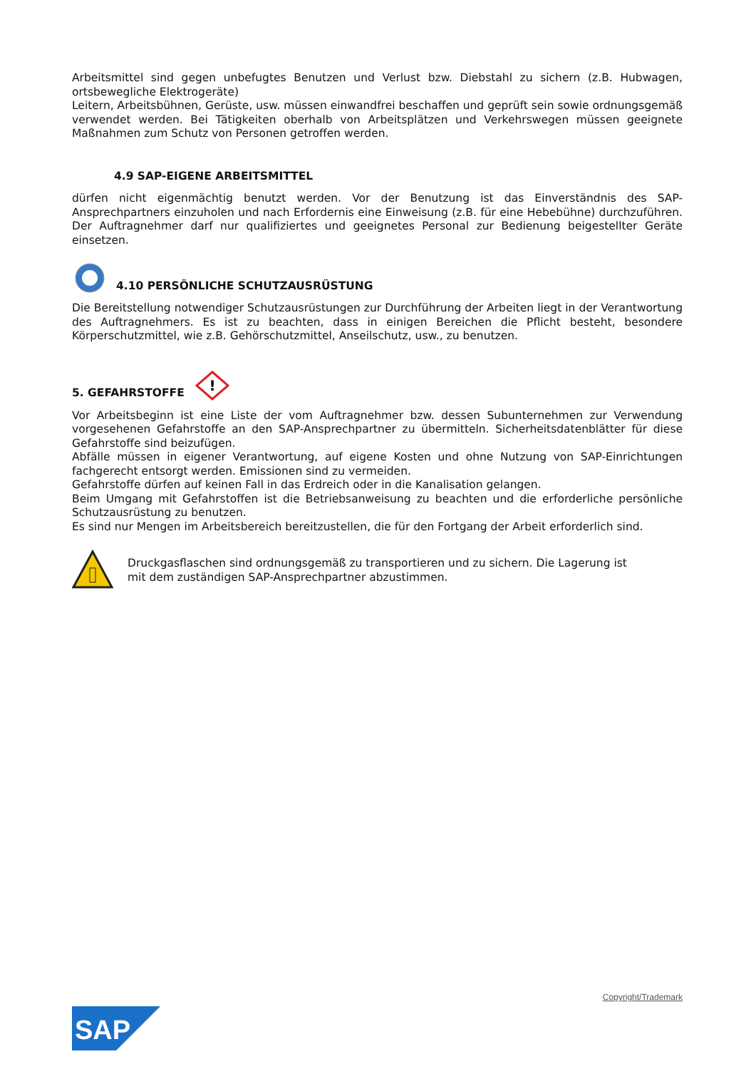Arbeitsmittel sind gegen unbefugtes Benutzen und Verlust bzw. Diebstahl zu sichern (z.B. Hubwagen, ortsbewegliche Elektrogeräte)
Leitern, Arbeitsbühnen, Gerüste, usw. müssen einwandfrei beschaffen und geprüft sein sowie ordnungsgemäß verwendet werden. Bei Tätigkeiten oberhalb von Arbeitsplätzen und Verkehrswegen müssen geeignete Maßnahmen zum Schutz von Personen getroffen werden.
4.9 SAP-EIGENE ARBEITSMITTEL
dürfen nicht eigenmächtig benutzt werden. Vor der Benutzung ist das Einverständnis des SAP-Ansprechpartners einzuholen und nach Erfordernis eine Einweisung (z.B. für eine Hebebühne) durchzuführen. Der Auftragnehmer darf nur qualifiziertes und geeignetes Personal zur Bedienung beigestellter Geräte einsetzen.
4.10 PERSÖNLICHE SCHUTZAUSRÜSTUNG
Die Bereitstellung notwendiger Schutzausrüstungen zur Durchführung der Arbeiten liegt in der Verantwortung des Auftragnehmers. Es ist zu beachten, dass in einigen Bereichen die Pflicht besteht, besondere Körperschutzmittel, wie z.B. Gehörschutzmittel, Anseilschutz, usw., zu benutzen.
5. GEFAHRSTOFFE
!
Vor Arbeitsbeginn ist eine Liste der vom Auftragnehmer bzw. dessen Subunternehmen zur Verwendung vorgesehenen Gefahrstoffe an den SAP-Ansprechpartner zu übermitteln. Sicherheitsdatenblätter für diese Gefahrstoffe sind beizufügen.
Abfälle müssen in eigener Verantwortung, auf eigene Kosten und ohne Nutzung von SAP-Einrichtungen fachgerecht entsorgt werden. Emissionen sind zu vermeiden.
Gefahrstoffe dürfen auf keinen Fall in das Erdreich oder in die Kanalisation gelangen.
Beim Umgang mit Gefahrstoffen ist die Betriebsanweisung zu beachten und die erforderliche persönliche Schutzausrüstung zu benutzen.
Es sind nur Mengen im Arbeitsbereich bereitzustellen, die für den Fortgang der Arbeit erforderlich sind.
Druckgasflaschen sind ordnungsgemäß zu transportieren und zu sichern. Die Lagerung ist mit dem zuständigen SAP-Ansprechpartner abzustimmen.
Copyright/Trademark
SAP